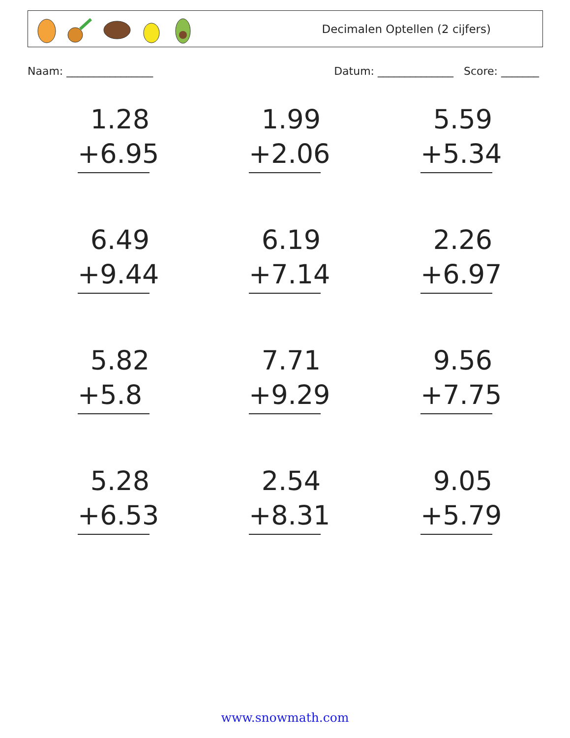Decimalen Optellen (2 cijfers)
Naam: ________________ Datum: ______________ Score: _______
1.28
+6.95
1.99
+2.06
5.59
+5.34
6.49
+9.44
6.19
+7.14
2.26
+6.97
5.82
+5.8
7.71
+9.29
9.56
+7.75
5.28
+6.53
2.54
+8.31
9.05
+5.79
www.snowmath.com